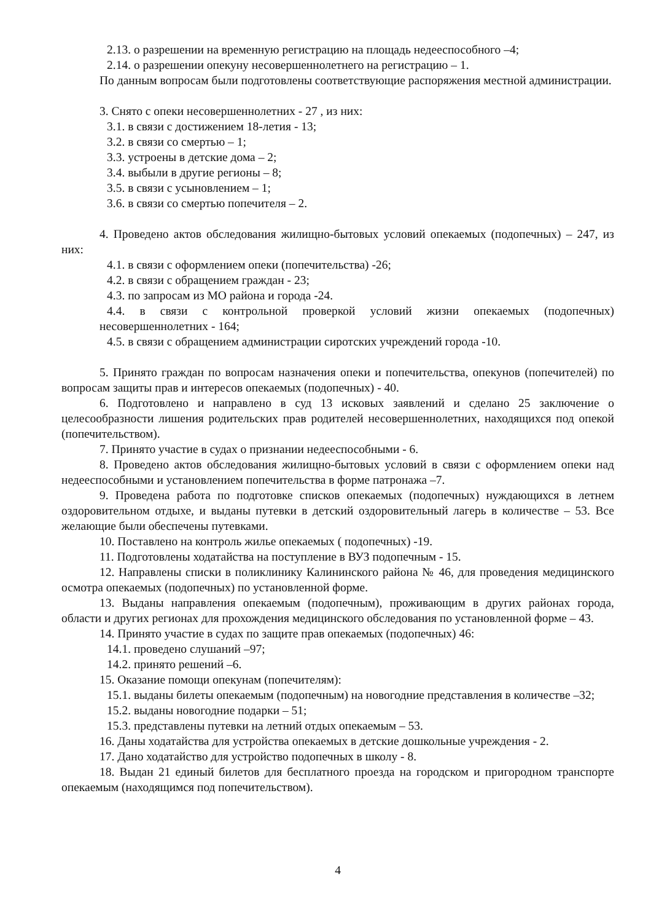2.13. о разрешении на временную регистрацию на площадь недееспособного –4;
2.14. о разрешении опекуну несовершеннолетнего на регистрацию – 1.
По данным вопросам были подготовлены соответствующие распоряжения местной администрации.
3. Снято с опеки несовершеннолетних - 27 , из них:
3.1. в связи с достижением 18-летия - 13;
3.2. в связи со смертью – 1;
3.3. устроены в детские дома – 2;
3.4. выбыли в другие регионы – 8;
3.5. в связи с усыновлением – 1;
3.6. в связи со смертью попечителя – 2.
4. Проведено актов обследования жилищно-бытовых условий опекаемых (подопечных) – 247, из них:
4.1. в связи с оформлением опеки (попечительства) -26;
4.2. в связи с обращением граждан - 23;
4.3. по запросам из МО района и города -24.
4.4. в связи с контрольной проверкой условий жизни опекаемых (подопечных) несовершеннолетних - 164;
4.5. в связи с обращением администрации сиротских учреждений города -10.
5. Принято граждан по вопросам назначения опеки и попечительства, опекунов (попечителей) по вопросам защиты прав и интересов опекаемых (подопечных) - 40.
6. Подготовлено и направлено в суд 13 исковых заявлений и сделано 25 заключение о целесообразности лишения родительских прав родителей несовершеннолетних, находящихся под опекой (попечительством).
7. Принято участие в судах о признании недееспособными - 6.
8. Проведено актов обследования жилищно-бытовых условий в связи с оформлением опеки над недееспособными и установлением попечительства в форме патронажа –7.
9. Проведена работа по подготовке списков опекаемых (подопечных) нуждающихся в летнем оздоровительном отдыхе, и выданы путевки в детский оздоровительный лагерь в количестве – 53. Все желающие были обеспечены путевками.
10. Поставлено на контроль жилье опекаемых ( подопечных) -19.
11. Подготовлены ходатайства на поступление в ВУЗ подопечным - 15.
12. Направлены списки в поликлинику Калининского района № 46, для проведения медицинского осмотра опекаемых (подопечных) по установленной форме.
13. Выданы направления опекаемым (подопечным), проживающим в других районах города, области и других регионах для прохождения медицинского обследования по установленной форме – 43.
14. Принято участие в судах по защите прав опекаемых (подопечных) 46:
14.1. проведено слушаний –97;
14.2. принято решений –6.
15. Оказание помощи опекунам (попечителям):
15.1. выданы билеты опекаемым (подопечным) на новогодние представления в количестве –32;
15.2. выданы новогодние подарки – 51;
15.3. представлены путевки на летний отдых опекаемым – 53.
16. Даны ходатайства для устройства опекаемых в детские дошкольные учреждения - 2.
17. Дано ходатайство для устройство подопечных в школу - 8.
18. Выдан 21 единый билетов для бесплатного проезда на городском и пригородном транспорте опекаемым (находящимся под попечительством).
4